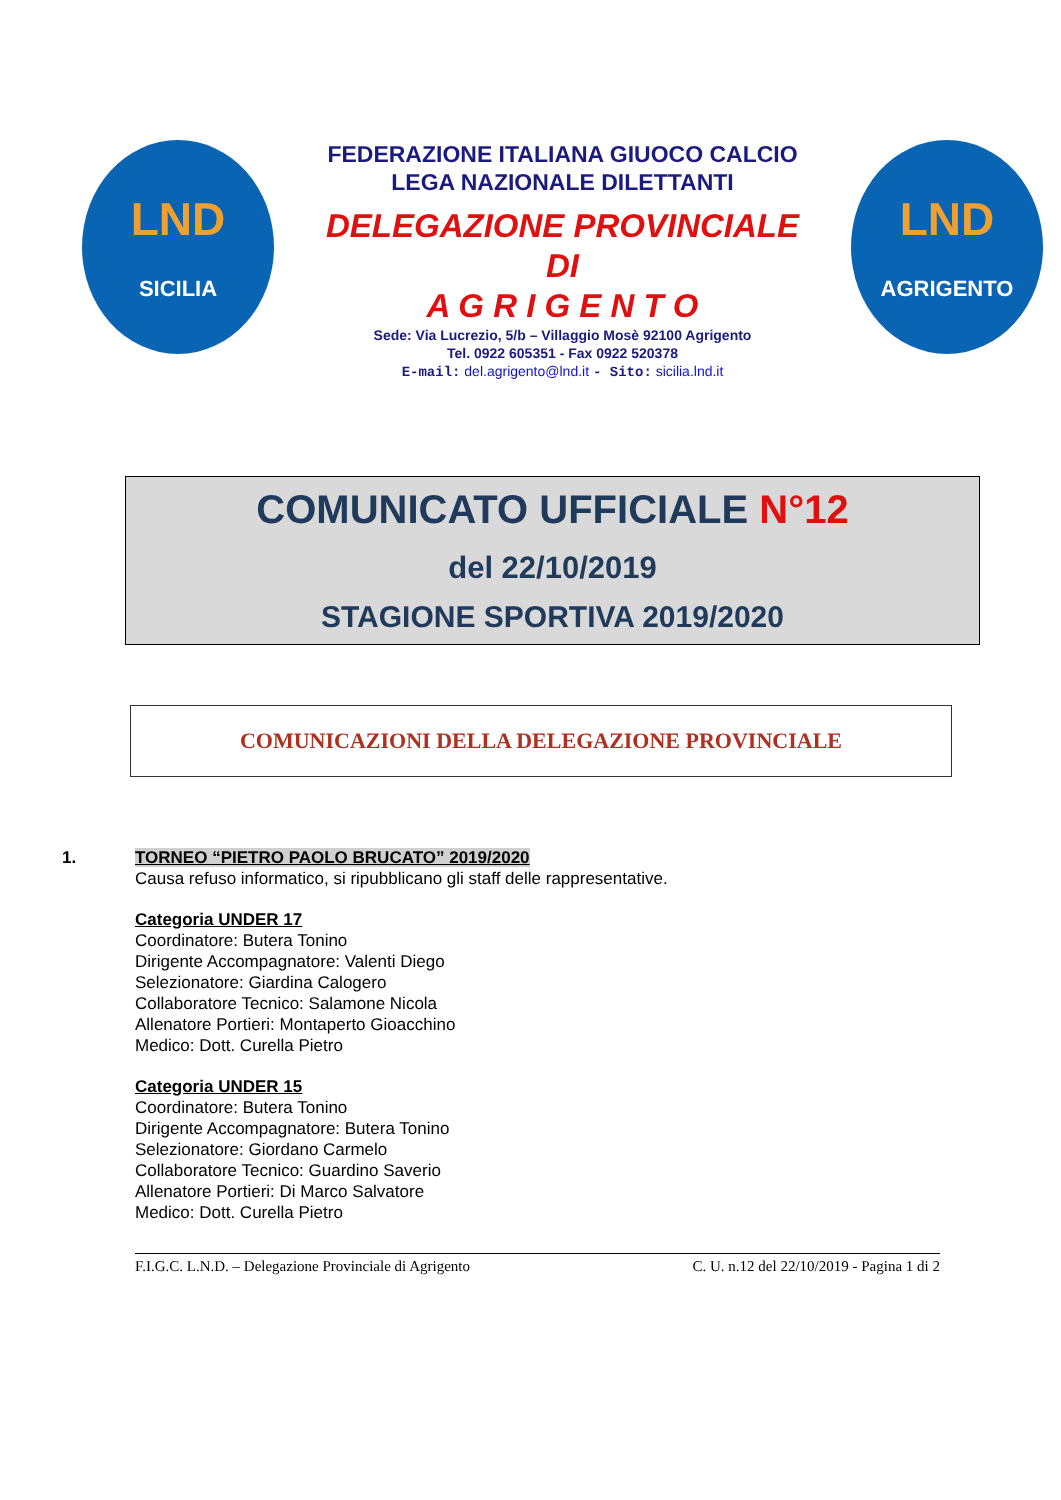LND
SICILIA
FEDERAZIONE ITALIANA GIUOCO CALCIO
LEGA NAZIONALE DILETTANTI
DELEGAZIONE PROVINCIALE
DI
A G R I G E N T O
Sede: Via Lucrezio, 5/b – Villaggio Mosè 92100 Agrigento
Tel. 0922 605351 - Fax 0922 520378
E-mail: del.agrigento@lnd.it - Sito: sicilia.lnd.it
LND
AGRIGENTO
COMUNICATO UFFICIALE N°12
del 22/10/2019
STAGIONE SPORTIVA 2019/2020
COMUNICAZIONI DELLA DELEGAZIONE PROVINCIALE
1. TORNEO “PIETRO PAOLO BRUCATO” 2019/2020
Causa refuso informatico, si ripubblicano gli staff delle rappresentative.
Categoria UNDER 17
Coordinatore: Butera Tonino
Dirigente Accompagnatore: Valenti Diego
Selezionatore: Giardina Calogero
Collaboratore Tecnico: Salamone Nicola
Allenatore Portieri: Montaperto Gioacchino
Medico: Dott. Curella Pietro
Categoria UNDER 15
Coordinatore: Butera Tonino
Dirigente Accompagnatore: Butera Tonino
Selezionatore: Giordano Carmelo
Collaboratore Tecnico: Guardino Saverio
Allenatore Portieri: Di Marco Salvatore
Medico: Dott. Curella Pietro
F.I.G.C. L.N.D. – Delegazione Provinciale di Agrigento C. U. n.12 del 22/10/2019 - Pagina 1 di 2